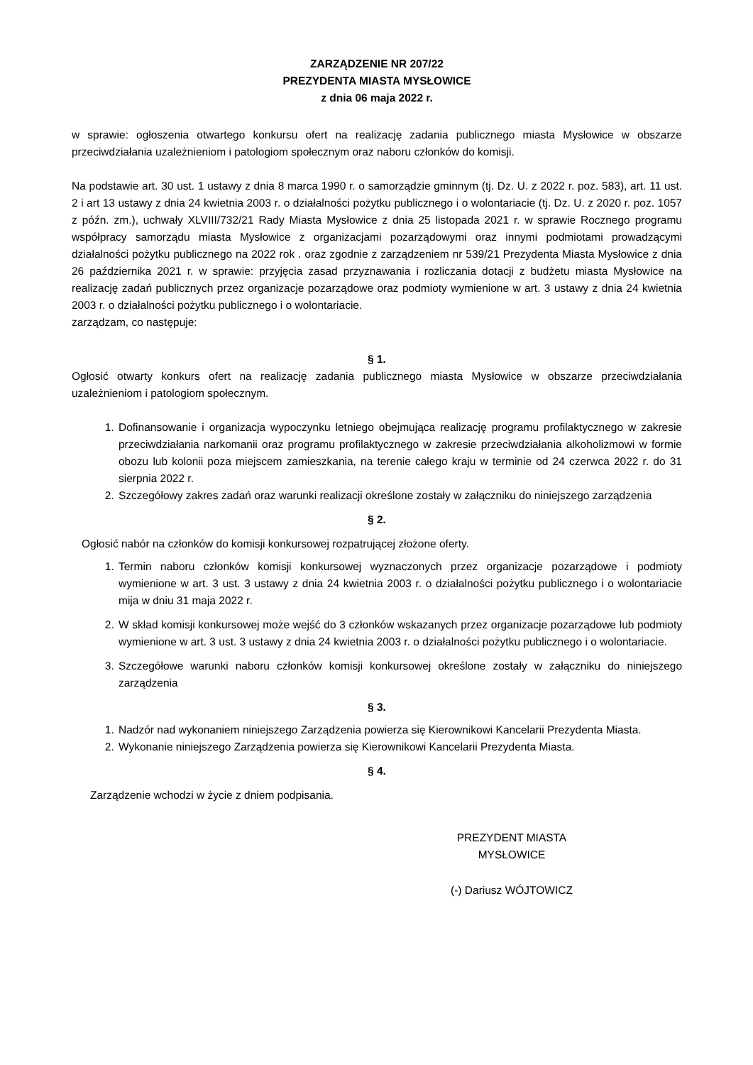ZARZĄDZENIE NR 207/22
PREZYDENTA MIASTA MYSŁOWICE
z dnia 06 maja 2022 r.
w sprawie: ogłoszenia otwartego konkursu ofert na realizację zadania publicznego miasta Mysłowice w obszarze przeciwdziałania uzależnieniom i patologiom społecznym oraz naboru członków do komisji.
Na podstawie art. 30 ust. 1 ustawy z dnia 8 marca 1990 r. o samorządzie gminnym (tj. Dz. U. z 2022 r. poz. 583), art. 11 ust. 2 i art 13 ustawy z dnia 24 kwietnia 2003 r. o działalności pożytku publicznego i o wolontariacie (tj. Dz. U. z 2020 r. poz. 1057 z późn. zm.), uchwały XLVIII/732/21 Rady Miasta Mysłowice z dnia 25 listopada 2021 r. w sprawie Rocznego programu współpracy samorządu miasta Mysłowice z organizacjami pozarządowymi oraz innymi podmiotami prowadzącymi działalności pożytku publicznego na 2022 rok . oraz zgodnie z zarządzeniem nr 539/21 Prezydenta Miasta Mysłowice z dnia 26 października 2021 r. w sprawie: przyjęcia zasad przyznawania i rozliczania dotacji z budżetu miasta Mysłowice na realizację zadań publicznych przez organizacje pozarządowe oraz podmioty wymienione w art. 3 ustawy z dnia 24 kwietnia 2003 r. o działalności pożytku publicznego i o wolontariacie.
zarządzam, co następuje:
§ 1.
Ogłosić otwarty konkurs ofert na realizację zadania publicznego miasta Mysłowice w obszarze przeciwdziałania uzależnieniom i patologiom społecznym.
1. Dofinansowanie i organizacja wypoczynku letniego obejmująca realizację programu profilaktycznego w zakresie przeciwdziałania narkomanii oraz programu profilaktycznego w zakresie przeciwdziałania alkoholizmowi w formie obozu lub kolonii poza miejscem zamieszkania, na terenie całego kraju w terminie od 24 czerwca 2022 r. do 31 sierpnia 2022 r.
2. Szczegółowy zakres zadań oraz warunki realizacji określone zostały w załączniku do niniejszego zarządzenia
§ 2.
Ogłosić nabór na członków do komisji konkursowej rozpatrującej złożone oferty.
1. Termin naboru członków komisji konkursowej wyznaczonych przez organizacje pozarządowe i podmioty wymienione w art. 3 ust. 3 ustawy z dnia 24 kwietnia 2003 r. o działalności pożytku publicznego i o wolontariacie mija w dniu 31 maja 2022 r.
2. W skład komisji konkursowej może wejść do 3 członków wskazanych przez organizacje pozarządowe lub podmioty wymienione w art. 3 ust. 3 ustawy z dnia 24 kwietnia 2003 r. o działalności pożytku publicznego i o wolontariacie.
3. Szczegółowe warunki naboru członków komisji konkursowej określone zostały w załączniku do niniejszego zarządzenia
§ 3.
1. Nadzór nad wykonaniem niniejszego Zarządzenia powierza się Kierownikowi Kancelarii Prezydenta Miasta.
2. Wykonanie niniejszego Zarządzenia powierza się Kierownikowi Kancelarii Prezydenta Miasta.
§ 4.
Zarządzenie wchodzi w życie z dniem podpisania.
PREZYDENT MIASTA
MYSŁOWICE
(-) Dariusz WÓJTOWICZ